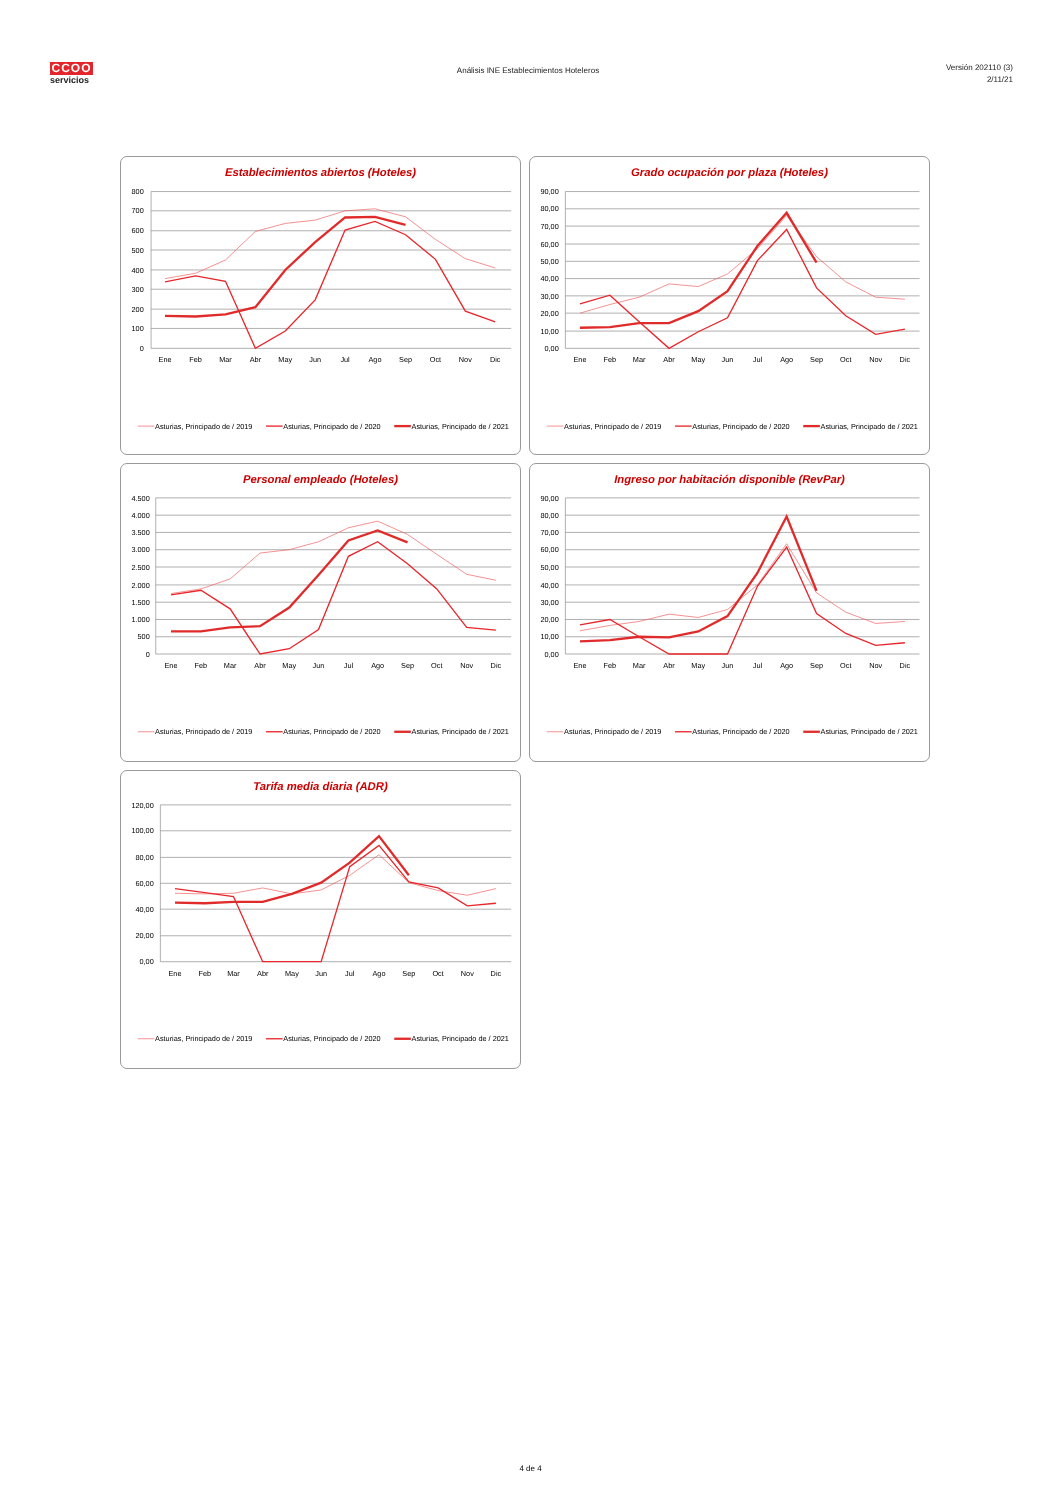CCOO
servicios
Análisis INE Establecimientos Hoteleros
Versión 202110 (3)
2/11/21
Establecimientos abiertos (Hoteles)
800
700
600
500
400
300
200
100
0
Ene
Feb
Mar
Abr
May
Jun
Jul
Ago
Sep
Oct
Nov
Dic
Asturias, Principado de / 2019
Asturias, Principado de / 2020
Asturias, Principado de / 2021
Grado ocupación por plaza (Hoteles)
90,00
80,00
70,00
60,00
50,00
40,00
30,00
20,00
10,00
0,00
Ene
Feb
Mar
Abr
May
Jun
Jul
Ago
Sep
Oct
Nov
Dic
Asturias, Principado de / 2019
Asturias, Principado de / 2020
Asturias, Principado de / 2021
Personal empleado (Hoteles)
4.500
4.000
3.500
3.000
2.500
2.000
1.500
1.000
500
0
Ene
Feb
Mar
Abr
May
Jun
Jul
Ago
Sep
Oct
Nov
Dic
Asturias, Principado de / 2019
Asturias, Principado de / 2020
Asturias, Principado de / 2021
Ingreso por habitación disponible (RevPar)
90,00
80,00
70,00
60,00
50,00
40,00
30,00
20,00
10,00
0,00
Ene
Feb
Mar
Abr
May
Jun
Jul
Ago
Sep
Oct
Nov
Dic
Asturias, Principado de / 2019
Asturias, Principado de / 2020
Asturias, Principado de / 2021
Tarifa media diaria (ADR)
120,00
100,00
80,00
60,00
40,00
20,00
0,00
Ene
Feb
Mar
Abr
May
Jun
Jul
Ago
Sep
Oct
Nov
Dic
Asturias, Principado de / 2019
Asturias, Principado de / 2020
Asturias, Principado de / 2021
4 de 4